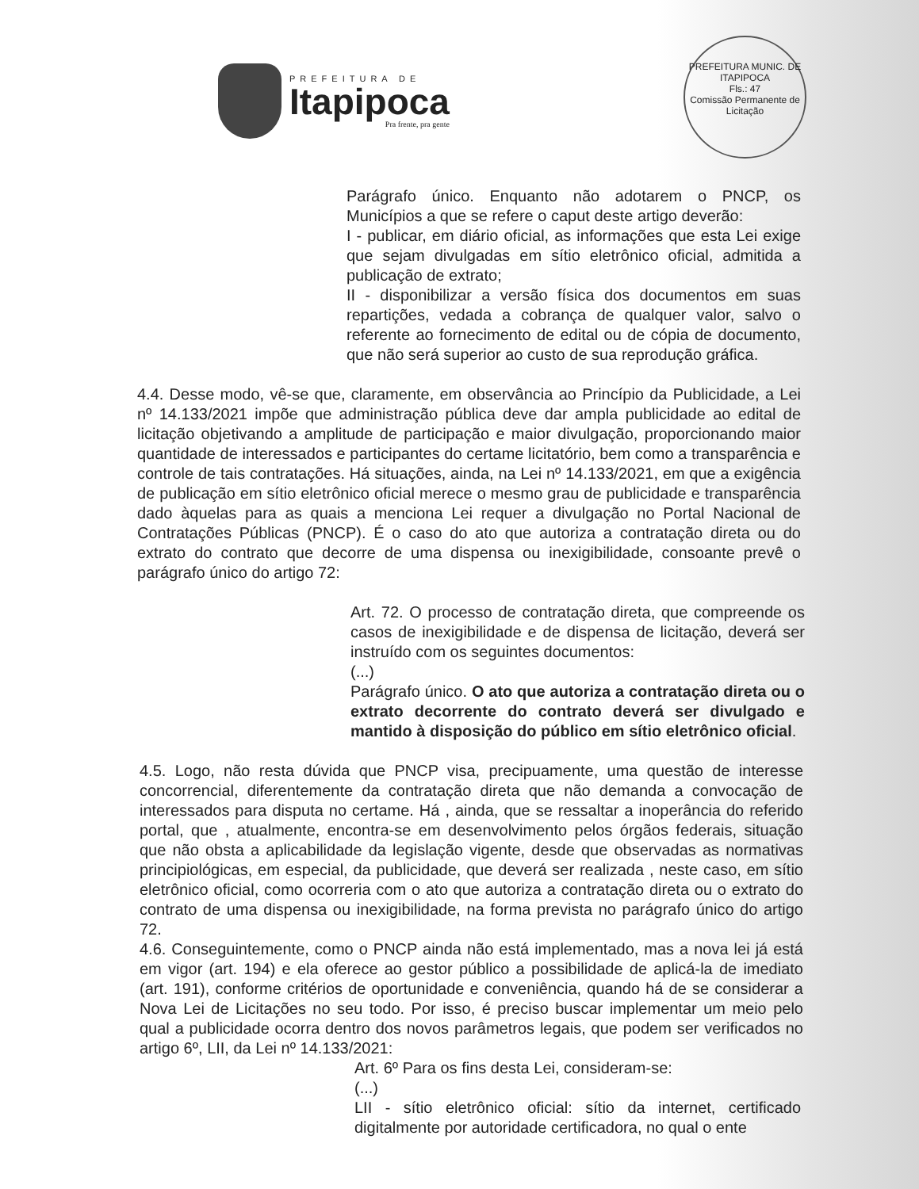PREFEITURA DE
Itapipoca
Pra frente, pra gente
PREFEITURA MUNIC. DE ITAPIPOCA
Fls.: 47
Comissão Permanente de Licitação
Parágrafo único. Enquanto não adotarem o PNCP, os Municípios a que se refere o caput deste artigo deverão:
I - publicar, em diário oficial, as informações que esta Lei exige que sejam divulgadas em sítio eletrônico oficial, admitida a publicação de extrato;
II - disponibilizar a versão física dos documentos em suas repartições, vedada a cobrança de qualquer valor, salvo o referente ao fornecimento de edital ou de cópia de documento, que não será superior ao custo de sua reprodução gráfica.
4.4. Desse modo, vê-se que, claramente, em observância ao Princípio da Publicidade, a Lei nº 14.133/2021 impõe que administração pública deve dar ampla publicidade ao edital de licitação objetivando a amplitude de participação e maior divulgação, proporcionando maior quantidade de interessados e participantes do certame licitatório, bem como a transparência e controle de tais contratações. Há situações, ainda, na Lei nº 14.133/2021, em que a exigência de publicação em sítio eletrônico oficial merece o mesmo grau de publicidade e transparência dado àquelas para as quais a menciona Lei requer a divulgação no Portal Nacional de Contratações Públicas (PNCP). É o caso do ato que autoriza a contratação direta ou do extrato do contrato que decorre de uma dispensa ou inexigibilidade, consoante prevê o parágrafo único do artigo 72:
Art. 72. O processo de contratação direta, que compreende os casos de inexigibilidade e de dispensa de licitação, deverá ser instruído com os seguintes documentos:
(...)
Parágrafo único. O ato que autoriza a contratação direta ou o extrato decorrente do contrato deverá ser divulgado e mantido à disposição do público em sítio eletrônico oficial.
4.5. Logo, não resta dúvida que PNCP visa, precipuamente, uma questão de interesse concorrencial, diferentemente da contratação direta que não demanda a convocação de interessados para disputa no certame. Há , ainda, que se ressaltar a inoperância do referido portal, que , atualmente, encontra-se em desenvolvimento pelos órgãos federais, situação que não obsta a aplicabilidade da legislação vigente, desde que observadas as normativas principiológicas, em especial, da publicidade, que deverá ser realizada , neste caso, em sítio eletrônico oficial, como ocorreria com o ato que autoriza a contratação direta ou o extrato do contrato de uma dispensa ou inexigibilidade, na forma prevista no parágrafo único do artigo 72.
4.6. Conseguintemente, como o PNCP ainda não está implementado, mas a nova lei já está em vigor (art. 194) e ela oferece ao gestor público a possibilidade de aplicá-la de imediato (art. 191), conforme critérios de oportunidade e conveniência, quando há de se considerar a Nova Lei de Licitações no seu todo. Por isso, é preciso buscar implementar um meio pelo qual a publicidade ocorra dentro dos novos parâmetros legais, que podem ser verificados no artigo 6º, LII, da Lei nº 14.133/2021:
Art. 6º Para os fins desta Lei, consideram-se:
(...)
LII - sítio eletrônico oficial: sítio da internet, certificado digitalmente por autoridade certificadora, no qual o ente